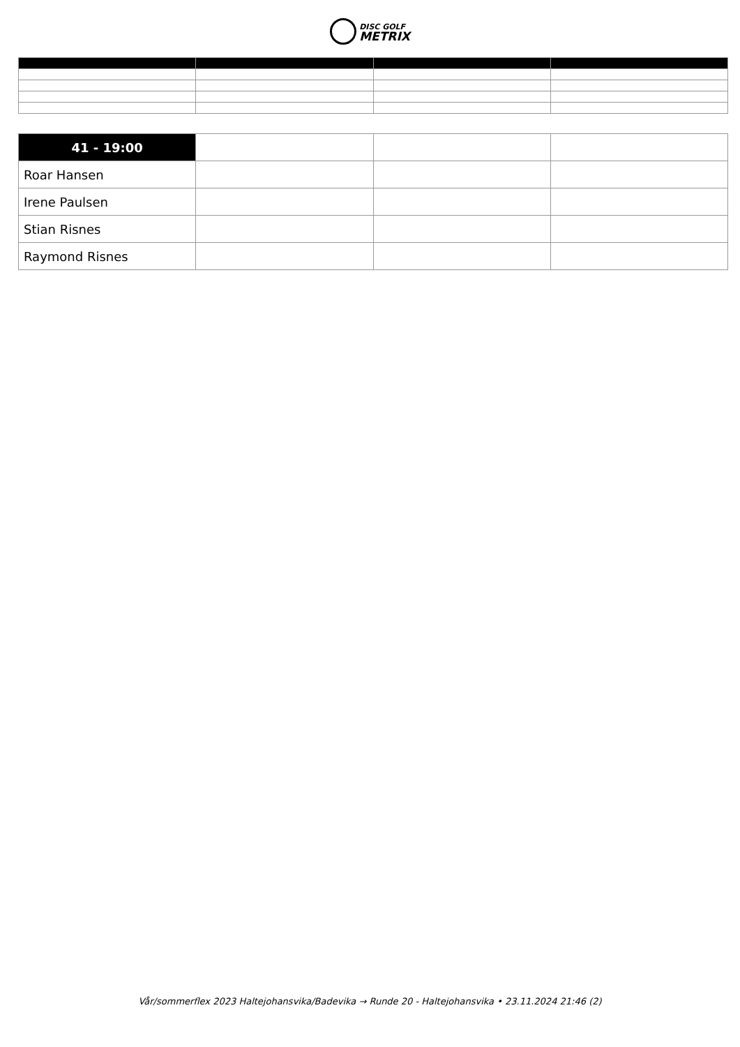DISC GOLF
METRIX
| 41 - 19:00 | | | |
| Roar Hansen | | | |
| Irene Paulsen | | | |
| Stian Risnes | | | |
| Raymond Risnes | | | |
Vår/sommerflex 2023 Haltejohansvika/Badevika → Runde 20 - Haltejohansvika • 23.11.2024 21:46 (2)